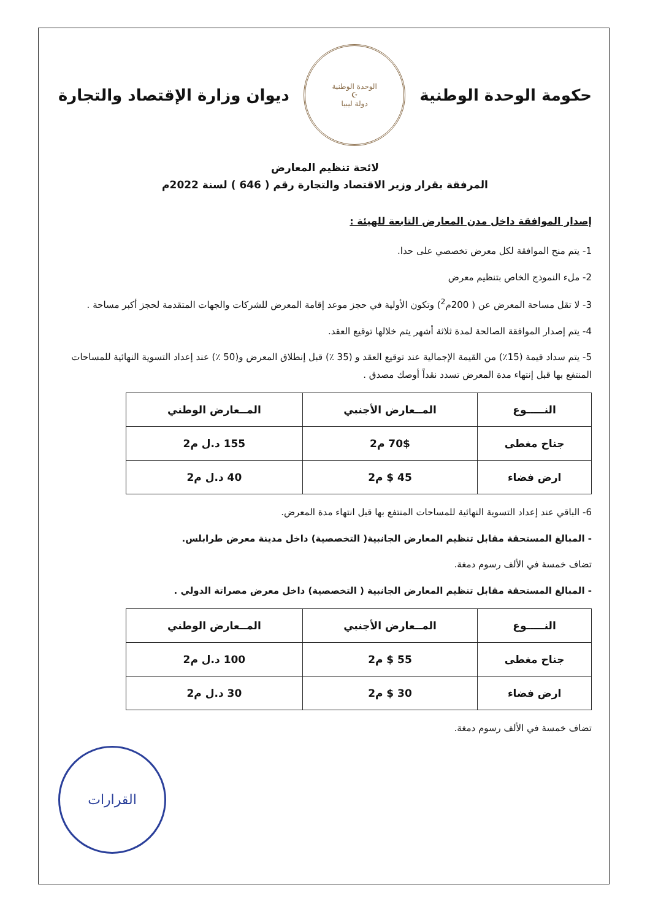حكومة الوحدة الوطنية
الوحدة الوطنية
☪
دولة ليبيا
ديوان وزارة الإقتصاد والتجارة
لائحة تنظيم المعارض
المرفقة بقرار وزير الاقتصاد والتجارة رقم ( 646 ) لسنة 2022م
إصدار الموافقة داخل مدن المعارض التابعة للهيئة :
1- يتم منح الموافقة لكل معرض تخصصي على حدا.
2- ملء النموذج الخاص بتنظيم معرض
3- لا تقل مساحة المعرض عن ( 200م<sup>2</sup>) وتكون الأولية في حجز موعد إقامة المعرض للشركات والجهات المتقدمة لحجز أكبر مساحة .
4- يتم إصدار الموافقة الصالحة لمدة ثلاثة أشهر يتم خلالها توقيع العقد.
5- يتم سداد قيمة (15٪) من القيمة الإجمالية عند توقيع العقد و (35 ٪) قبل إنطلاق المعرض و(50 ٪) عند إعداد التسوية النهائية للمساحات المنتفع بها قبل إنتهاء مدة المعرض تسدد نقداً أوصك مصدق .
| النـــــوع | المــعارض الأجنبي | المــعارض الوطني |
| --- | --- | --- |
| جناح مغطى | 70$ م2 | 155 د.ل م2 |
| ارض فضاء | 45 $ م2 | 40 د.ل م2 |
6- الباقي عند إعداد التسوية النهائية للمساحات المنتفع بها قبل انتهاء مدة المعرض.
- المبالغ المستحقة مقابل تنظيم المعارض الجانبية( التخصصية) داخل مدينة معرض طرابلس.
تضاف خمسة في الألف رسوم دمغة.
- المبالغ المستحقة مقابل تنظيم المعارض الجانبية ( التخصصية) داخل معرض مصراتة الدولي .
| النـــــوع | المــعارض الأجنبي | المــعارض الوطني |
| --- | --- | --- |
| جناح مغطى | 55 $ م2 | 100 د.ل م2 |
| ارض فضاء | 30 $ م2 | 30 د.ل م2 |
تضاف خمسة في الألف رسوم دمغة.
القرارات